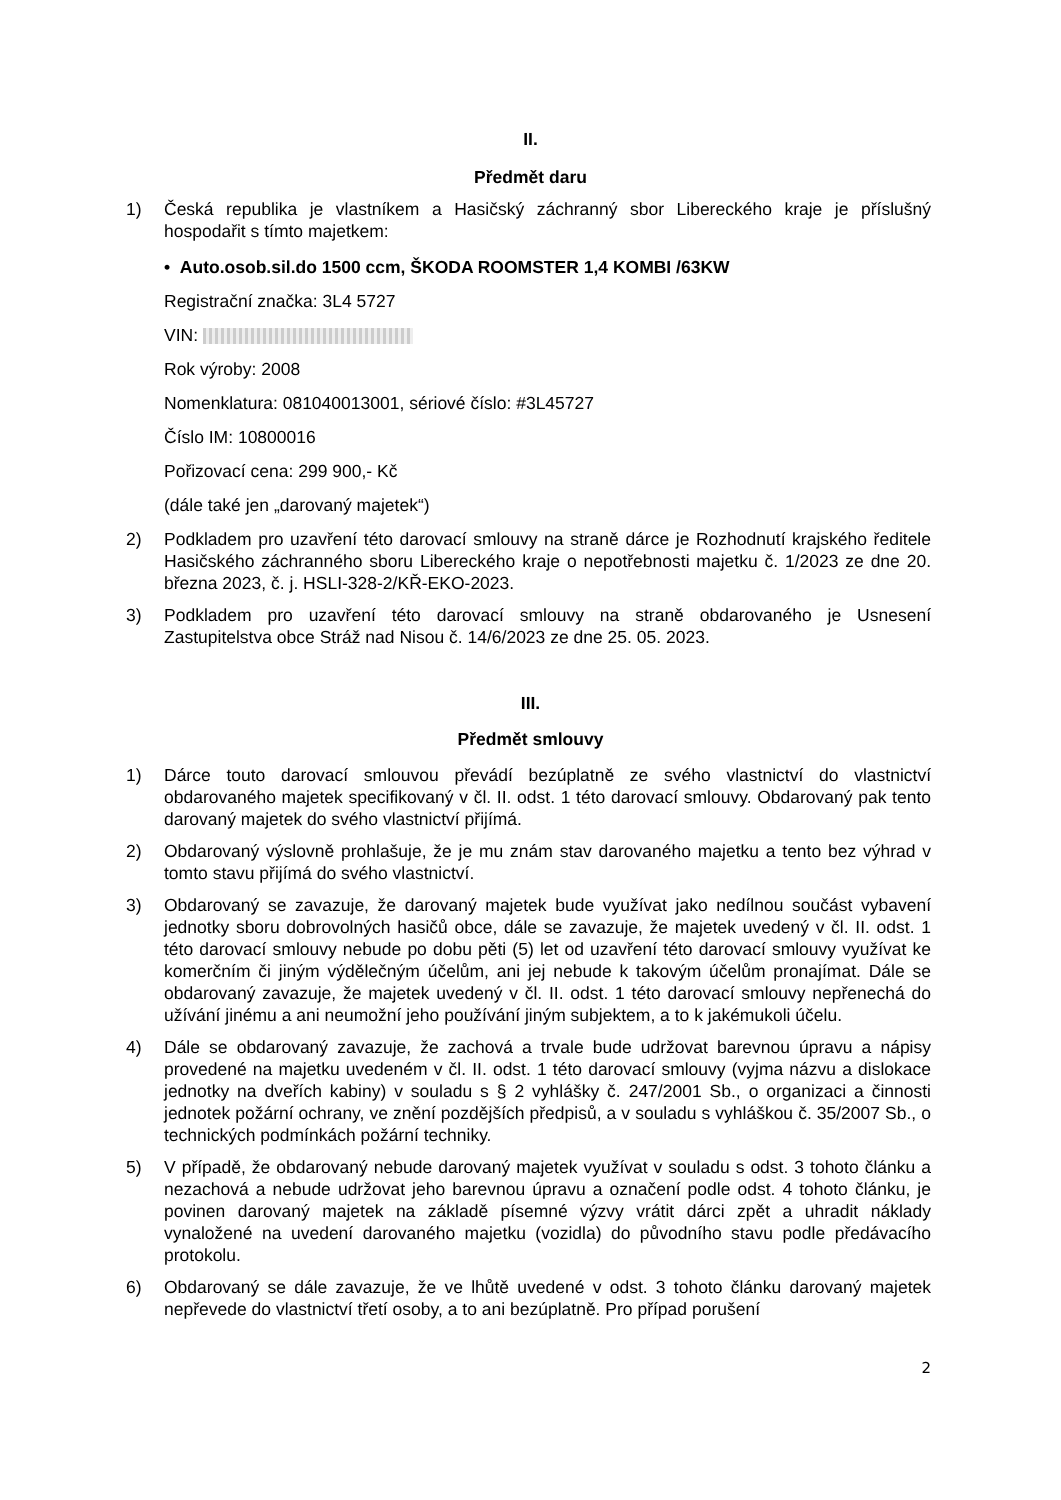II.
Předmět daru
1) Česká republika je vlastníkem a Hasičský záchranný sbor Libereckého kraje je příslušný hospodařit s tímto majetkem:
• Auto.osob.sil.do 1500 ccm, ŠKODA ROOMSTER 1,4 KOMBI /63KW
Registrační značka: 3L4 5727
VIN:
Rok výroby: 2008
Nomenklatura: 081040013001, sériové číslo: #3L45727
Číslo IM: 10800016
Pořizovací cena: 299 900,- Kč
(dále také jen „darovaný majetek“)
2) Podkladem pro uzavření této darovací smlouvy na straně dárce je Rozhodnutí krajského ředitele Hasičského záchranného sboru Libereckého kraje o nepotřebnosti majetku č. 1/2023 ze dne 20. března 2023, č. j. HSLI-328-2/KŘ-EKO-2023.
3) Podkladem pro uzavření této darovací smlouvy na straně obdarovaného je Usnesení Zastupitelstva obce Stráž nad Nisou č. 14/6/2023 ze dne 25. 05. 2023.
III.
Předmět smlouvy
1) Dárce touto darovací smlouvou převádí bezúplatně ze svého vlastnictví do vlastnictví obdarovaného majetek specifikovaný v čl. II. odst. 1 této darovací smlouvy. Obdarovaný pak tento darovaný majetek do svého vlastnictví přijímá.
2) Obdarovaný výslovně prohlašuje, že je mu znám stav darovaného majetku a tento bez výhrad v tomto stavu přijímá do svého vlastnictví.
3) Obdarovaný se zavazuje, že darovaný majetek bude využívat jako nedílnou součást vybavení jednotky sboru dobrovolných hasičů obce, dále se zavazuje, že majetek uvedený v čl. II. odst. 1 této darovací smlouvy nebude po dobu pěti (5) let od uzavření této darovací smlouvy využívat ke komerčním či jiným výdělečným účelům, ani jej nebude k takovým účelům pronajímat. Dále se obdarovaný zavazuje, že majetek uvedený v čl. II. odst. 1 této darovací smlouvy nepřenechá do užívání jinému a ani neumožní jeho používání jiným subjektem, a to k jakémukoli účelu.
4) Dále se obdarovaný zavazuje, že zachová a trvale bude udržovat barevnou úpravu a nápisy provedené na majetku uvedeném v čl. II. odst. 1 této darovací smlouvy (vyjma názvu a dislokace jednotky na dveřích kabiny) v souladu s § 2 vyhlášky č. 247/2001 Sb., o organizaci a činnosti jednotek požární ochrany, ve znění pozdějších předpisů, a v souladu s vyhláškou č. 35/2007 Sb., o technických podmínkách požární techniky.
5) V případě, že obdarovaný nebude darovaný majetek využívat v souladu s odst. 3 tohoto článku a nezachová a nebude udržovat jeho barevnou úpravu a označení podle odst. 4 tohoto článku, je povinen darovaný majetek na základě písemné výzvy vrátit dárci zpět a uhradit náklady vynaložené na uvedení darovaného majetku (vozidla) do původního stavu podle předávacího protokolu.
6) Obdarovaný se dále zavazuje, že ve lhůtě uvedené v odst. 3 tohoto článku darovaný majetek nepřevede do vlastnictví třetí osoby, a to ani bezúplatně. Pro případ porušení
2